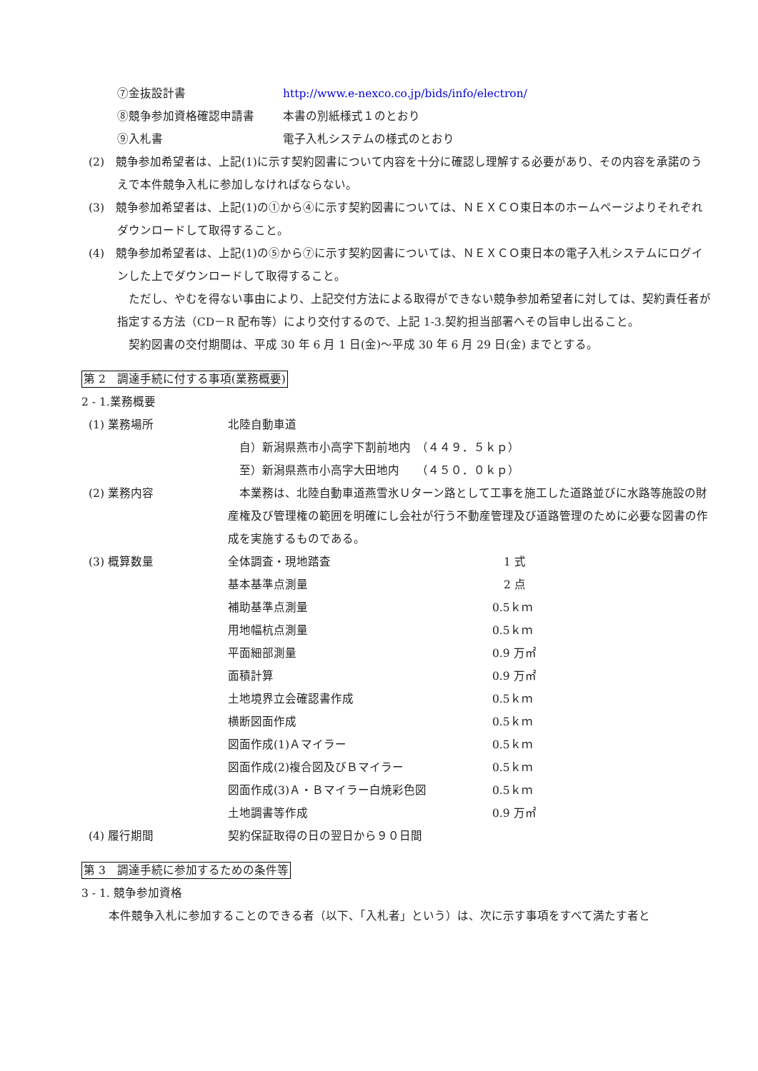| ⑦金抜設計書 | http://www.e-nexco.co.jp/bids/info/electron/ |
| ⑧競争参加資格確認申請書 | 本書の別紙様式１のとおり |
| ⑨入札書 | 電子入札システムの様式のとおり |
(2)　競争参加希望者は、上記(1)に示す契約図書について内容を十分に確認し理解する必要があり、その内容を承諾のうえで本件競争入札に参加しなければならない。
(3)　競争参加希望者は、上記(1)の①から④に示す契約図書については、ＮＥＸＣＯ東日本のホームページよりそれぞれダウンロードして取得すること。
(4)　競争参加希望者は、上記(1)の⑤から⑦に示す契約図書については、ＮＥＸＣＯ東日本の電子入札システムにログインした上でダウンロードして取得すること。
　ただし、やむを得ない事由により、上記交付方法による取得ができない競争参加希望者に対しては、契約責任者が指定する方法（CD－R 配布等）により交付するので、上記 1-3.契約担当部署へその旨申し出ること。
　契約図書の交付期間は、平成 30 年 6 月 1 日(金)～平成 30 年 6 月 29 日(金) までとする。
第 2　調達手続に付する事項(業務概要)
2 - 1.業務概要
| (1) 業務場所 | 北陸自動車道 自）新潟県燕市小高字下割前地内 （４４９．５ｋｐ） 至）新潟県燕市小高字大田地内 （４５０．０ｋｐ） | |
| (2) 業務内容 | 本業務は、北陸自動車道燕雪氷Ｕターン路として工事を施工した道路並びに水路等施設の財産権及び管理権の範囲を明確にし会社が行う不動産管理及び道路管理のために必要な図書の作成を実施するものである。 | |
| (3) 概算数量 | 全体調査・現地踏査 | 1 式 |
| | 基本基準点測量 | 2 点 |
| | 補助基準点測量 | 0.5ｋｍ |
| | 用地幅杭点測量 | 0.5ｋｍ |
| | 平面細部測量 | 0.9 万㎡ |
| | 面積計算 | 0.9 万㎡ |
| | 土地境界立会確認書作成 | 0.5ｋｍ |
| | 横断図面作成 | 0.5ｋｍ |
| | 図面作成(1)Ａマイラー | 0.5ｋｍ |
| | 図面作成(2)複合図及びＢマイラー | 0.5ｋｍ |
| | 図面作成(3)Ａ・Ｂマイラー白焼彩色図 | 0.5ｋｍ |
| | 土地調書等作成 | 0.9 万㎡ |
| (4) 履行期間 | 契約保証取得の日の翌日から９０日間 | |
第 3　調達手続に参加するための条件等
3 - 1. 競争参加資格
本件競争入札に参加することのできる者（以下、「入札者」という）は、次に示す事項をすべて満たす者と